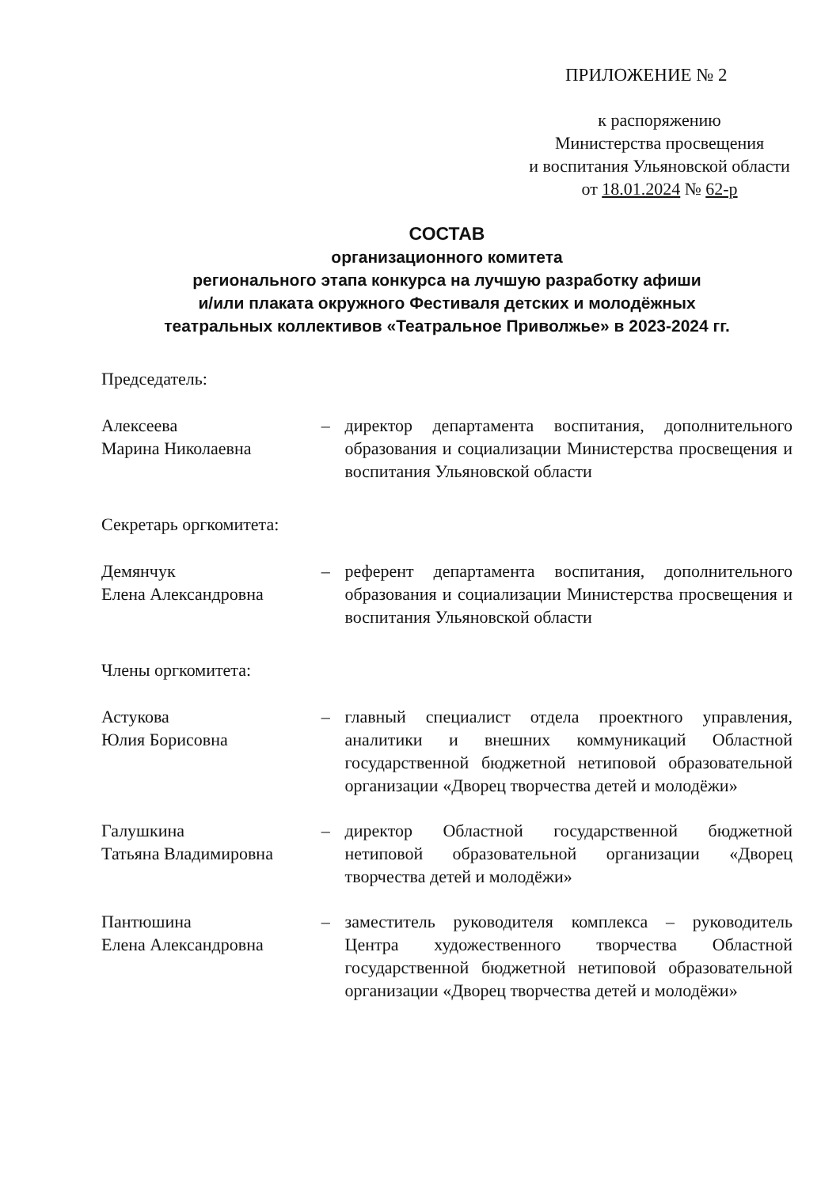ПРИЛОЖЕНИЕ № 2
к распоряжению
Министерства просвещения
и воспитания Ульяновской области
от 18.01.2024 № 62-р
СОСТАВ
организационного комитета
регионального этапа конкурса на лучшую разработку афиши
и/или плаката окружного Фестиваля детских и молодёжных
театральных коллективов «Театральное Приволжье» в 2023-2024 гг.
Председатель:
Алексеева
Марина Николаевна
– директор департамента воспитания, дополнительного образования и социализации Министерства просвещения и воспитания Ульяновской области
Секретарь оргкомитета:
Демянчук
Елена Александровна
– референт департамента воспитания, дополнительного образования и социализации Министерства просвещения и воспитания Ульяновской области
Члены оргкомитета:
Астукова
Юлия Борисовна
– главный специалист отдела проектного управления, аналитики и внешних коммуникаций Областной государственной бюджетной нетиповой образовательной организации «Дворец творчества детей и молодёжи»
Галушкина
Татьяна Владимировна
– директор Областной государственной бюджетной нетиповой образовательной организации «Дворец творчества детей и молодёжи»
Пантюшина
Елена Александровна
– заместитель руководителя комплекса – руководитель Центра художественного творчества Областной государственной бюджетной нетиповой образовательной организации «Дворец творчества детей и молодёжи»